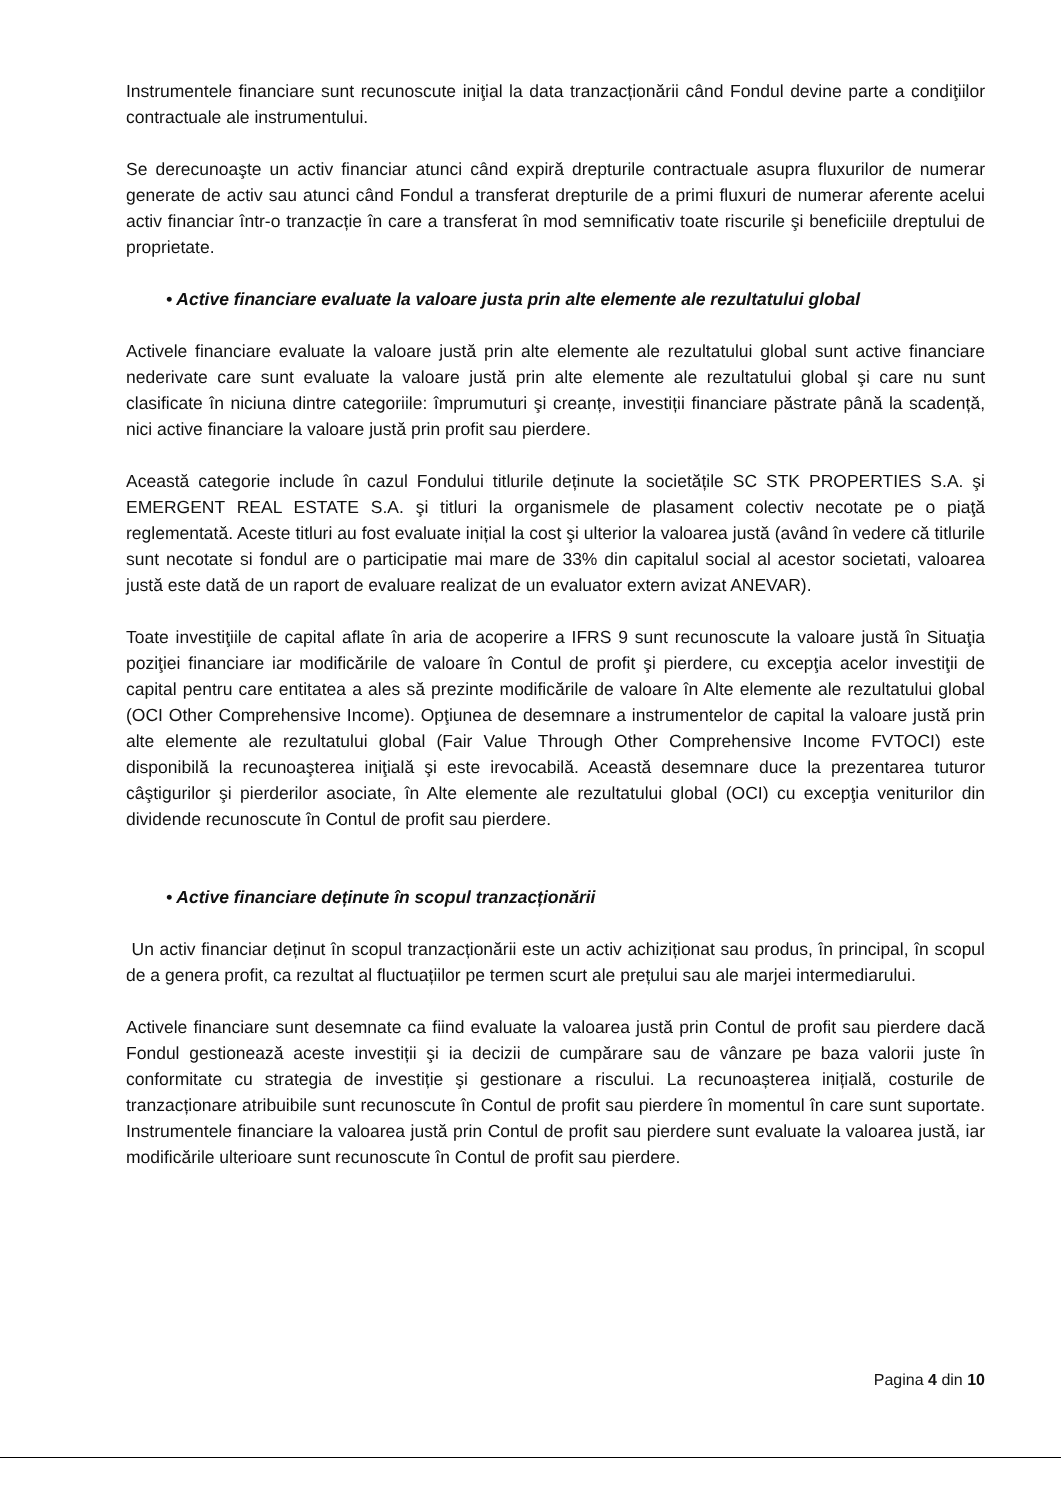Instrumentele financiare sunt recunoscute iniţial la data tranzacționării când Fondul devine parte a condiţiilor contractuale ale instrumentului.
Se derecunoaşte un activ financiar atunci când expiră drepturile contractuale asupra fluxurilor de numerar generate de activ sau atunci când Fondul a transferat drepturile de a primi fluxuri de numerar aferente acelui activ financiar într-o tranzacție în care a transferat în mod semnificativ toate riscurile şi beneficiile dreptului de proprietate.
• Active financiare evaluate la valoare justa prin alte elemente ale rezultatului global
Activele financiare evaluate la valoare justă prin alte elemente ale rezultatului global sunt active financiare nederivate care sunt evaluate la valoare justă prin alte elemente ale rezultatului global şi care nu sunt clasificate în niciuna dintre categoriile: împrumuturi şi creanțe, investiții financiare păstrate până la scadență, nici active financiare la valoare justă prin profit sau pierdere.
Această categorie include în cazul Fondului titlurile deținute la societățile SC STK PROPERTIES S.A. şi EMERGENT REAL ESTATE S.A. şi titluri la organismele de plasament colectiv necotate pe o piaţă reglementată. Aceste titluri au fost evaluate inițial la cost şi ulterior la valoarea justă (având în vedere că titlurile sunt necotate si fondul are o participatie mai mare de 33% din capitalul social al acestor societati, valoarea justă este dată de un raport de evaluare realizat de un evaluator extern avizat ANEVAR).
Toate investiţiile de capital aflate în aria de acoperire a IFRS 9 sunt recunoscute la valoare justă în Situaţia poziţiei financiare iar modificările de valoare în Contul de profit şi pierdere, cu excepţia acelor investiţii de capital pentru care entitatea a ales să prezinte modificările de valoare în Alte elemente ale rezultatului global (OCI Other Comprehensive Income). Opţiunea de desemnare a instrumentelor de capital la valoare justă prin alte elemente ale rezultatului global (Fair Value Through Other Comprehensive Income FVTOCI) este disponibilă la recunoaşterea iniţială şi este irevocabilă. Această desemnare duce la prezentarea tuturor câştigurilor şi pierderilor asociate, în Alte elemente ale rezultatului global (OCI) cu excepţia veniturilor din dividende recunoscute în Contul de profit sau pierdere.
• Active financiare deținute în scopul tranzacționării
Un activ financiar deținut în scopul tranzacționării este un activ achiziționat sau produs, în principal, în scopul de a genera profit, ca rezultat al fluctuațiilor pe termen scurt ale prețului sau ale marjei intermediarului.
Activele financiare sunt desemnate ca fiind evaluate la valoarea justă prin Contul de profit sau pierdere dacă Fondul gestionează aceste investiții şi ia decizii de cumpărare sau de vânzare pe baza valorii juste în conformitate cu strategia de investiție şi gestionare a riscului. La recunoașterea inițială, costurile de tranzacționare atribuibile sunt recunoscute în Contul de profit sau pierdere în momentul în care sunt suportate. Instrumentele financiare la valoarea justă prin Contul de profit sau pierdere sunt evaluate la valoarea justă, iar modificările ulterioare sunt recunoscute în Contul de profit sau pierdere.
Pagina 4 din 10